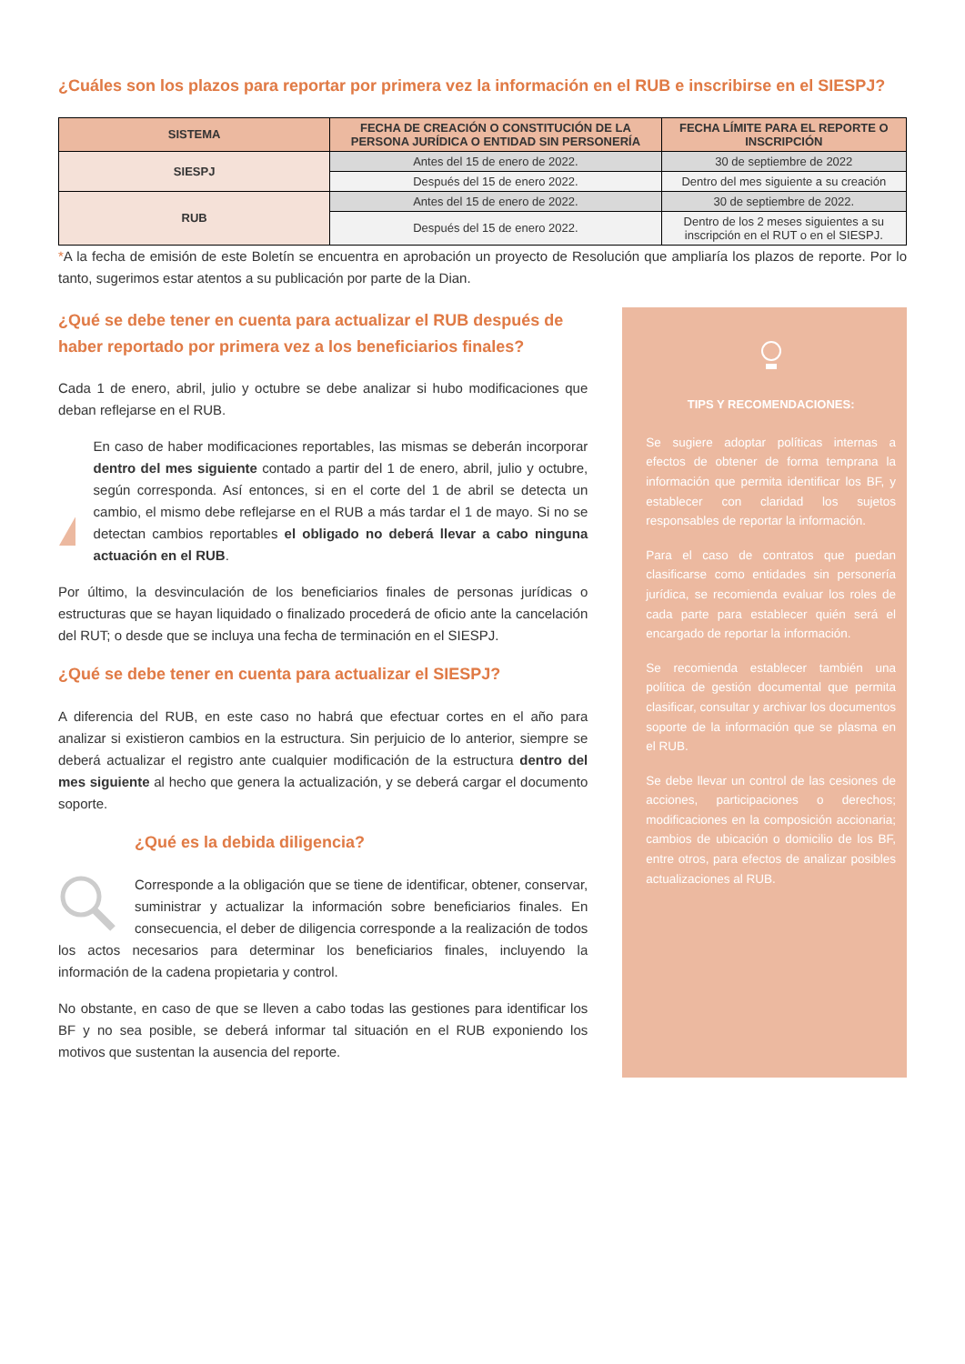¿Cuáles son los plazos para reportar por primera vez la información en el RUB e inscribirse en el SIESPJ?
| SISTEMA | FECHA DE CREACIÓN O CONSTITUCIÓN DE LA PERSONA JURÍDICA O ENTIDAD SIN PERSONERÍA | FECHA LÍMITE PARA EL REPORTE O INSCRIPCIÓN |
| --- | --- | --- |
| SIESPJ | Antes del 15 de enero de 2022. | 30 de septiembre de 2022 |
| | Después del 15 de enero 2022. | Dentro del mes siguiente a su creación |
| RUB | Antes del 15 de enero de 2022. | 30 de septiembre de 2022. |
| | Después del 15 de enero 2022. | Dentro de los 2 meses siguientes a su inscripción en el RUT o en el SIESPJ. |
*A la fecha de emisión de este Boletín se encuentra en aprobación un proyecto de Resolución que ampliaría los plazos de reporte. Por lo tanto, sugerimos estar atentos a su publicación por parte de la Dian.
¿Qué se debe tener en cuenta para actualizar el RUB después de haber reportado por primera vez a los beneficiarios finales?
Cada 1 de enero, abril, julio y octubre se debe analizar si hubo modificaciones que deban reflejarse en el RUB.
En caso de haber modificaciones reportables, las mismas se deberán incorporar dentro del mes siguiente contado a partir del 1 de enero, abril, julio y octubre, según corresponda. Así entonces, si en el corte del 1 de abril se detecta un cambio, el mismo debe reflejarse en el RUB a más tardar el 1 de mayo. Si no se detectan cambios reportables el obligado no deberá llevar a cabo ninguna actuación en el RUB.
Por último, la desvinculación de los beneficiarios finales de personas jurídicas o estructuras que se hayan liquidado o finalizado procederá de oficio ante la cancelación del RUT; o desde que se incluya una fecha de terminación en el SIESPJ.
¿Qué se debe tener en cuenta para actualizar el SIESPJ?
A diferencia del RUB, en este caso no habrá que efectuar cortes en el año para analizar si existieron cambios en la estructura. Sin perjuicio de lo anterior, siempre se deberá actualizar el registro ante cualquier modificación de la estructura dentro del mes siguiente al hecho que genera la actualización, y se deberá cargar el documento soporte.
¿Qué es la debida diligencia?
Corresponde a la obligación que se tiene de identificar, obtener, conservar, suministrar y actualizar la información sobre beneficiarios finales. En consecuencia, el deber de diligencia corresponde a la realización de todos los actos necesarios para determinar los beneficiarios finales, incluyendo la información de la cadena propietaria y control.
No obstante, en caso de que se lleven a cabo todas las gestiones para identificar los BF y no sea posible, se deberá informar tal situación en el RUB exponiendo los motivos que sustentan la ausencia del reporte.
TIPS Y RECOMENDACIONES:
Se sugiere adoptar políticas internas a efectos de obtener de forma temprana la información que permita identificar los BF, y establecer con claridad los sujetos responsables de reportar la información.
Para el caso de contratos que puedan clasificarse como entidades sin personería jurídica, se recomienda evaluar los roles de cada parte para establecer quién será el encargado de reportar la información.
Se recomienda establecer también una política de gestión documental que permita clasificar, consultar y archivar los documentos soporte de la información que se plasma en el RUB.
Se debe llevar un control de las cesiones de acciones, participaciones o derechos; modificaciones en la composición accionaria; cambios de ubicación o domicilio de los BF, entre otros, para efectos de analizar posibles actualizaciones al RUB.